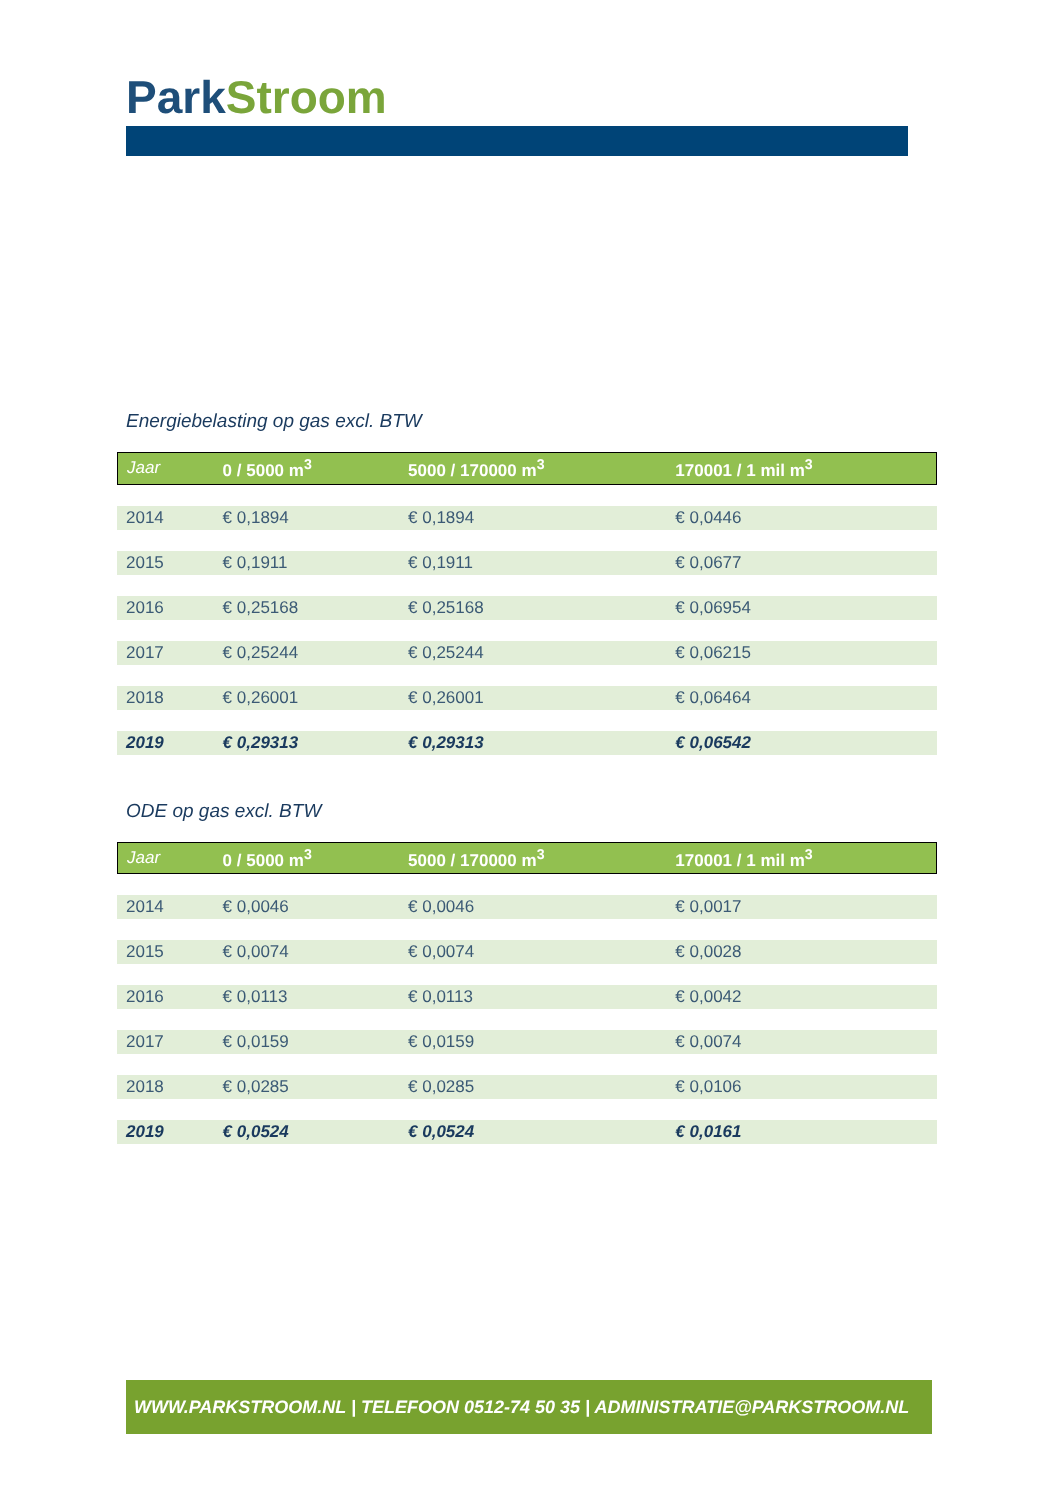ParkStroom
Energiebelasting op gas excl. BTW
| Jaar | 0 / 5000 m<sup>3</sup> | 5000 / 170000 m<sup>3</sup> | 170001 / 1 mil m<sup>3</sup> |
| --- | --- | --- | --- |
| 2014 | € 0,1894 | € 0,1894 | € 0,0446 |
| 2015 | € 0,1911 | € 0,1911 | € 0,0677 |
| 2016 | € 0,25168 | € 0,25168 | € 0,06954 |
| 2017 | € 0,25244 | € 0,25244 | € 0,06215 |
| 2018 | € 0,26001 | € 0,26001 | € 0,06464 |
| 2019 | € 0,29313 | € 0,29313 | € 0,06542 |
ODE op gas excl. BTW
| Jaar | 0 / 5000 m<sup>3</sup> | 5000 / 170000 m<sup>3</sup> | 170001 / 1 mil m<sup>3</sup> |
| --- | --- | --- | --- |
| 2014 | € 0,0046 | € 0,0046 | € 0,0017 |
| 2015 | € 0,0074 | € 0,0074 | € 0,0028 |
| 2016 | € 0,0113 | € 0,0113 | € 0,0042 |
| 2017 | € 0,0159 | € 0,0159 | € 0,0074 |
| 2018 | € 0,0285 | € 0,0285 | € 0,0106 |
| 2019 | € 0,0524 | € 0,0524 | € 0,0161 |
WWW.PARKSTROOM.NL | TELEFOON 0512-74 50 35 | ADMINISTRATIE@PARKSTROOM.NL